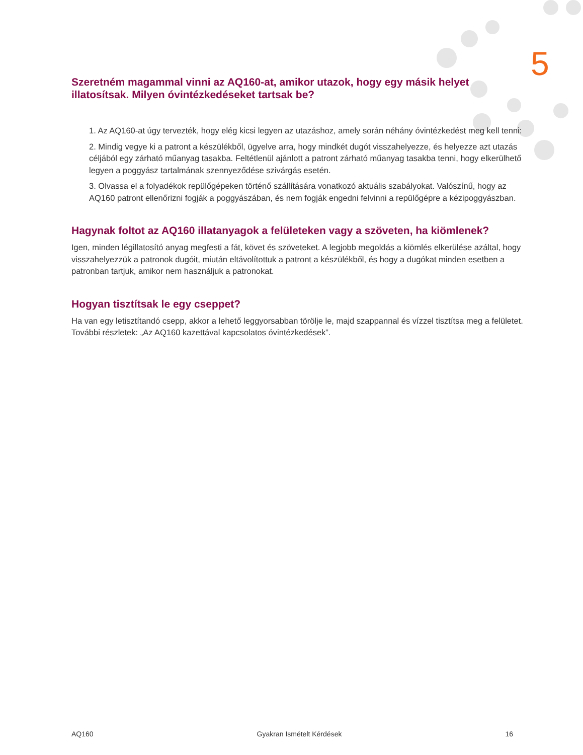5
Szeretném magammal vinni az AQ160-at, amikor utazok, hogy egy másik helyet illatosítsak. Milyen óvintézkedéseket tartsak be?
1. Az AQ160-at úgy tervezték, hogy elég kicsi legyen az utazáshoz, amely során néhány óvintézkedést meg kell tenni:
2. Mindig vegye ki a patront a készülékből, ügyelve arra, hogy mindkét dugót visszahelyezze, és helyezze azt utazás céljából egy zárható műanyag tasakba. Feltétlenül ajánlott a patront zárható műanyag tasakba tenni, hogy elkerülhető legyen a poggyász tartalmának szennyeződése szivárgás esetén.
3. Olvassa el a folyadékok repülőgépeken történő szállítására vonatkozó aktuális szabályokat. Valószínű, hogy az AQ160 patront ellenőrizni fogják a poggyászában, és nem fogják engedni felvinni a repülőgépre a kézipoggyászban.
Hagynak foltot az AQ160 illatanyagok a felületeken vagy a szöveten, ha kiömlenek?
Igen, minden légillatosító anyag megfesti a fát, követ és szöveteket. A legjobb megoldás a kiömlés elkerülése azáltal, hogy visszahelyezzük a patronok dugóit, miután eltávolítottuk a patront a készülékből, és hogy a dugókat minden esetben a patronban tartjuk, amikor nem használjuk a patronokat.
Hogyan tisztítsak le egy cseppet?
Ha van egy letisztítandó csepp, akkor a lehető leggyorsabban törölje le, majd szappannal és vízzel tisztítsa meg a felületet. További részletek: „Az AQ160 kazettával kapcsolatos óvintézkedések”.
AQ160 Gyakran Ismételt Kérdések 16